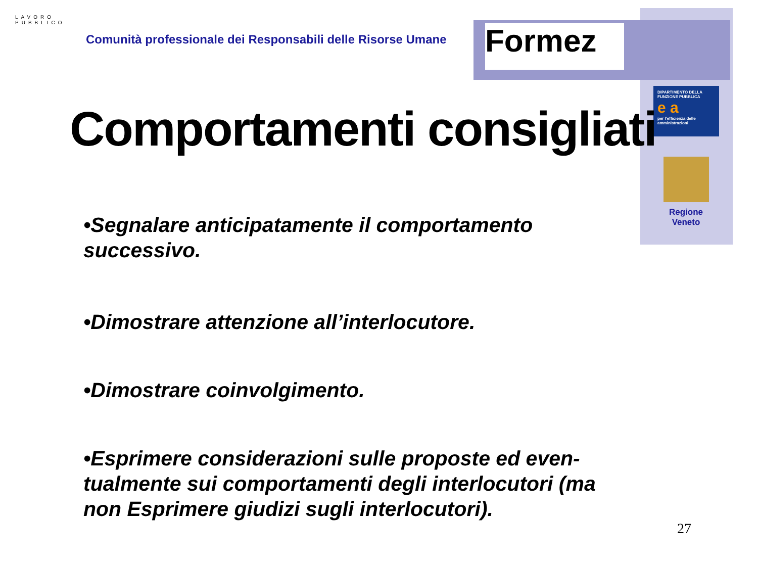LAVORO PUBBLICO
Comunità professionale dei Responsabili delle Risorse Umane
Formez
DIPARTIMENTO DELLA FUNZIONE PUBBLICA
e a
per l'efficienza delle amministrazioni
Regione Veneto
Comportamenti consigliati
•Segnalare anticipatamente il comportamento successivo.
•Dimostrare attenzione all’interlocutore.
•Dimostrare coinvolgimento.
•Esprimere considerazioni sulle proposte ed even-tualmente sui comportamenti degli interlocutori (ma non Esprimere giudizi sugli interlocutori).
27